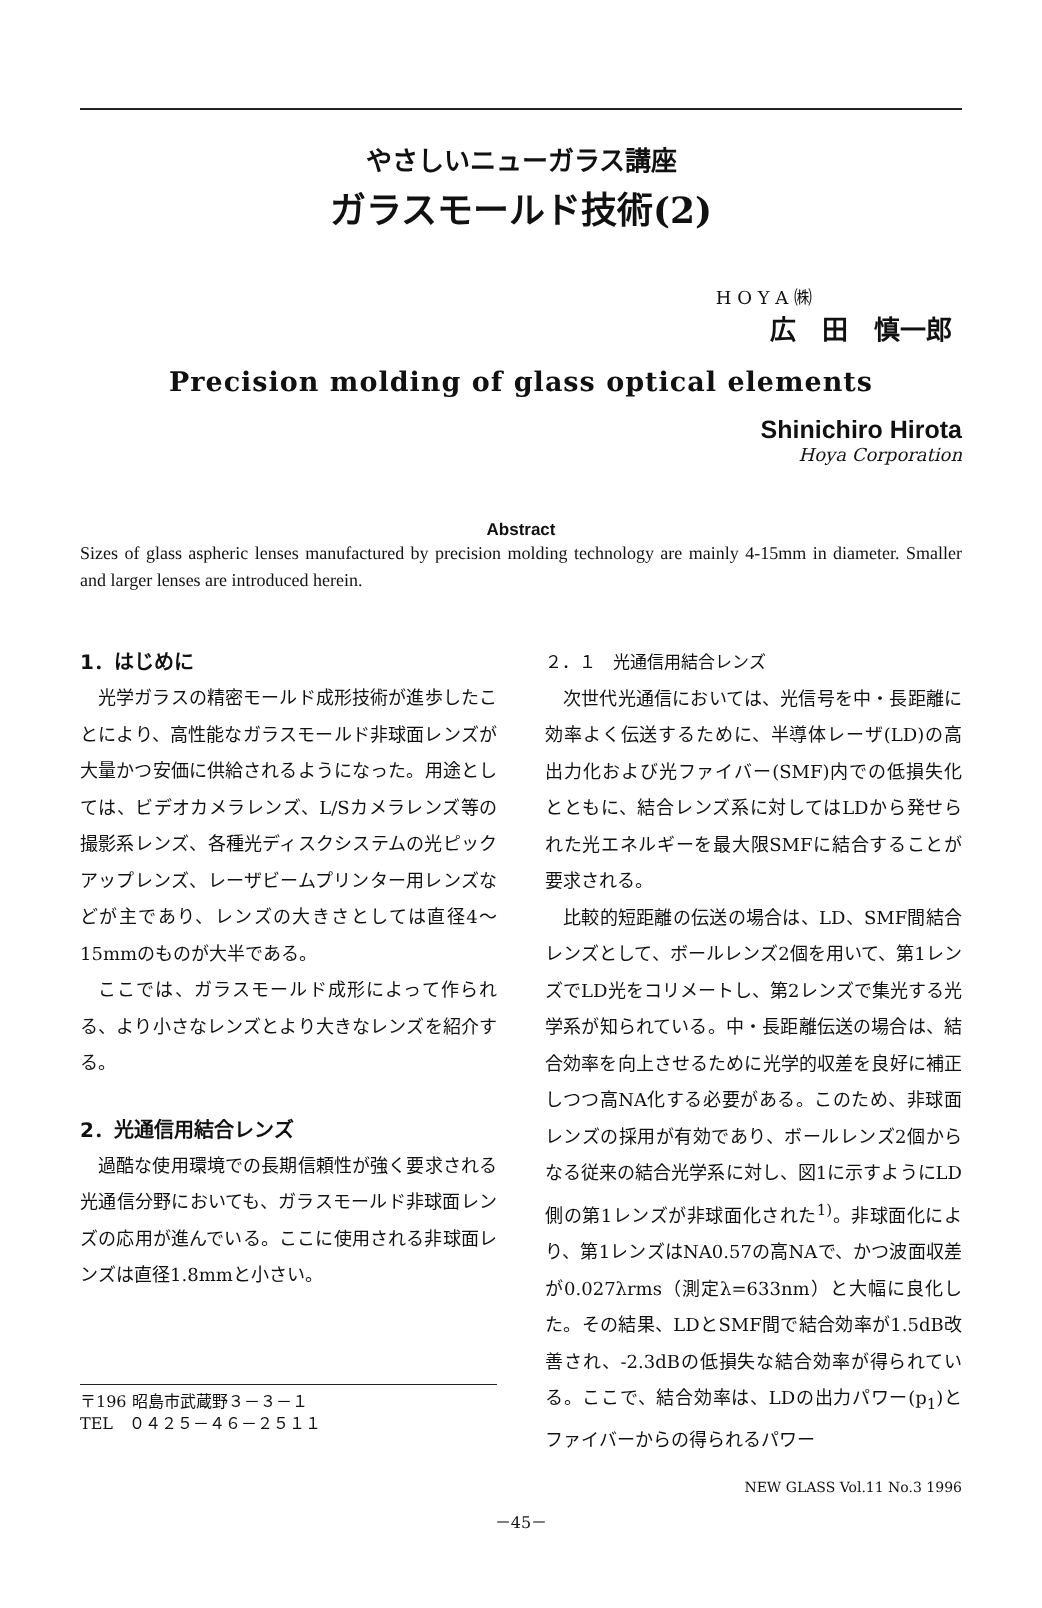やさしいニューガラス講座
ガラスモールド技術(2)
H O Y A ㈱
広　田　慎一郎
Precision molding of glass optical elements
Shinichiro Hirota
Hoya Corporation
Abstract
Sizes of glass aspheric lenses manufactured by precision molding technology are mainly 4-15mm in diameter. Smaller and larger lenses are introduced herein.
1．はじめに
光学ガラスの精密モールド成形技術が進歩したことにより、高性能なガラスモールド非球面レンズが大量かつ安価に供給されるようになった。用途としては、ビデオカメラレンズ、L/Sカメラレンズ等の撮影系レンズ、各種光ディスクシステムの光ピックアップレンズ、レーザビームプリンター用レンズなどが主であり、レンズの大きさとしては直径4～15mmのものが大半である。
ここでは、ガラスモールド成形によって作られる、より小さなレンズとより大きなレンズを紹介する。
2．光通信用結合レンズ
過酷な使用環境での長期信頼性が強く要求される光通信分野においても、ガラスモールド非球面レンズの応用が進んでいる。ここに使用される非球面レンズは直径1.8mmと小さい。
〒196 昭島市武蔵野３－３－１
TEL　０４２５－４６－２５１１
２．１　光通信用結合レンズ
次世代光通信においては、光信号を中・長距離に効率よく伝送するために、半導体レーザ(LD)の高出力化および光ファイバー(SMF)内での低損失化とともに、結合レンズ系に対してはLDから発せられた光エネルギーを最大限SMFに結合することが要求される。
比較的短距離の伝送の場合は、LD、SMF間結合レンズとして、ボールレンズ2個を用いて、第1レンズでLD光をコリメートし、第2レンズで集光する光学系が知られている。中・長距離伝送の場合は、結合効率を向上させるために光学的収差を良好に補正しつつ高NA化する必要がある。このため、非球面レンズの採用が有効であり、ボールレンズ2個からなる従来の結合光学系に対し、図1に示すようにLD側の第1レンズが非球面化された<sup>1)</sup>。非球面化により、第1レンズはNA0.57の高NAで、かつ波面収差が0.027λrms（測定λ=633nm）と大幅に良化した。その結果、LDとSMF間で結合効率が1.5dB改善され、-2.3dBの低損失な結合効率が得られている。ここで、結合効率は、LDの出力パワー(p<sub>1</sub>)とファイバーからの得られるパワー
NEW GLASS Vol.11 No.3 1996
－45－